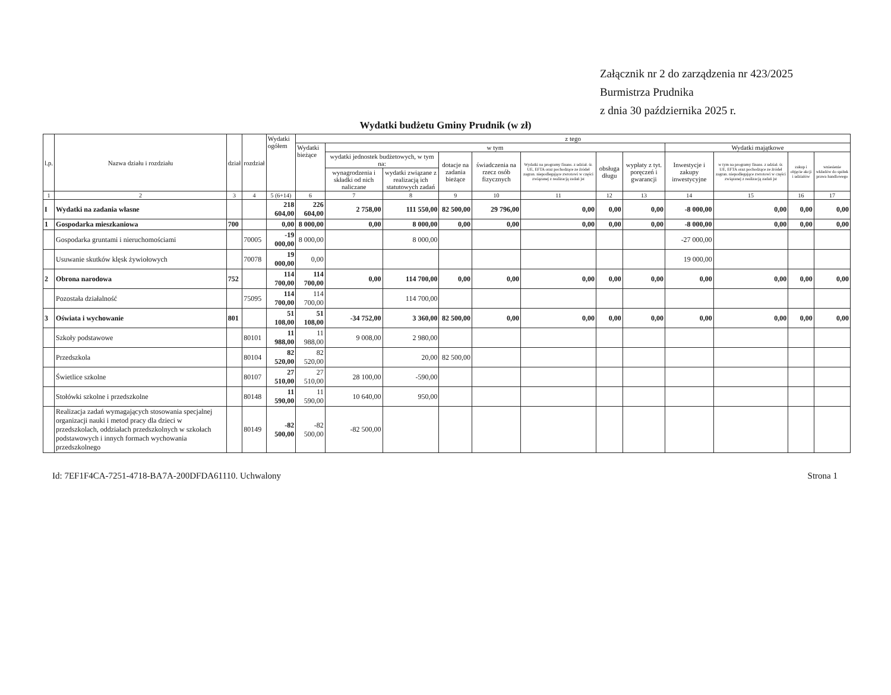Załącznik nr 2 do zarządzenia nr 423/2025
Burmistrza Prudnika
z dnia 30 października 2025 r.
Wydatki budżetu Gminy Prudnik (w zł)
| l.p. | Nazwa działu i rozdziału | dział | rozdział | Wydatki ogółem | z tego | | | | | | | | | | | |
| --- | --- | --- | --- | --- | --- | --- | --- | --- | --- | --- | --- | --- | --- | --- | --- | --- |
| | | | | | Wydatki bieżące | w tym | | | | | | | Wydatki majątkowe | | | |
| | | | | | | wydatki jednostek budżetowych, w tym na: | | dotacje na zadania bieżące | świadczenia na rzecz osób fizycznych | Wydatki na programy finans. z udział. śr. UE, EFTA oraz pochodzące ze źródeł zagran. niepodlegające zwrotowi w części związanej z realizacją zadań jst | obsługa długu | wypłaty z tyt. poręczeń i gwarancji | Inwestycje i zakupy inwestycyjne | w tym na programy finans. z udział. śr. UE, EFTA oraz pochodzące ze źródeł zagran. niepodlegające zwrotowi w części związanej z realizacją zadań jst | zakup i objęcie akcji i udziałów | wniesienie wkładów do spółek prawa handlowego |
| | | | | | | wynagrodzenia i składki od nich naliczane | wydatki związane z realizacją ich statutowych zadań | | | | | | | | | |
| 1 | 2 | 3 | 4 | 5 (6+14) | 6 | 7 | 8 | 9 | 10 | 11 | 12 | 13 | 14 | 15 | 16 | 17 |
| I | Wydatki na zadania własne | | | 218 604,00 | 226 604,00 | 2 758,00 | 111 550,00 | 82 500,00 | 29 796,00 | 0,00 | 0,00 | 0,00 | -8 000,00 | 0,00 | 0,00 | 0,00 |
| 1 | Gospodarka mieszkaniowa | 700 | | 0,00 | 8 000,00 | 0,00 | 8 000,00 | 0,00 | 0,00 | 0,00 | 0,00 | 0,00 | -8 000,00 | 0,00 | 0,00 | 0,00 |
| | Gospodarka gruntami i nieruchomościami | | 70005 | -19 000,00 | 8 000,00 | | 8 000,00 | | | | | | -27 000,00 | | | |
| | Usuwanie skutków klęsk żywiołowych | | 70078 | 19 000,00 | 0,00 | | | | | | | | 19 000,00 | | | |
| 2 | Obrona narodowa | 752 | | 114 700,00 | 114 700,00 | 0,00 | 114 700,00 | 0,00 | 0,00 | 0,00 | 0,00 | 0,00 | 0,00 | 0,00 | 0,00 | 0,00 |
| | Pozostała działalność | | 75095 | 114 700,00 | 114 700,00 | | 114 700,00 | | | | | | | | | |
| 3 | Oświata i wychowanie | 801 | | 51 108,00 | 51 108,00 | -34 752,00 | 3 360,00 | 82 500,00 | 0,00 | 0,00 | 0,00 | 0,00 | 0,00 | 0,00 | 0,00 | 0,00 |
| | Szkoły podstawowe | | 80101 | 11 988,00 | 11 988,00 | 9 008,00 | 2 980,00 | | | | | | | | | |
| | Przedszkola | | 80104 | 82 520,00 | 82 520,00 | | 20,00 | 82 500,00 | | | | | | | | |
| | Świetlice szkolne | | 80107 | 27 510,00 | 27 510,00 | 28 100,00 | -590,00 | | | | | | | | | |
| | Stołówki szkolne i przedszkolne | | 80148 | 11 590,00 | 11 590,00 | 10 640,00 | 950,00 | | | | | | | | | |
| | Realizacja zadań wymagających stosowania specjalnej organizacji nauki i metod pracy dla dzieci w przedszkolach, oddziałach przedszkolnych w szkołach podstawowych i innych formach wychowania przedszkolnego | | 80149 | -82 500,00 | -82 500,00 | -82 500,00 | | | | | | | | | | |
Id: 7EF1F4CA-7251-4718-BA7A-200DFDA61110. Uchwalony Strona 1